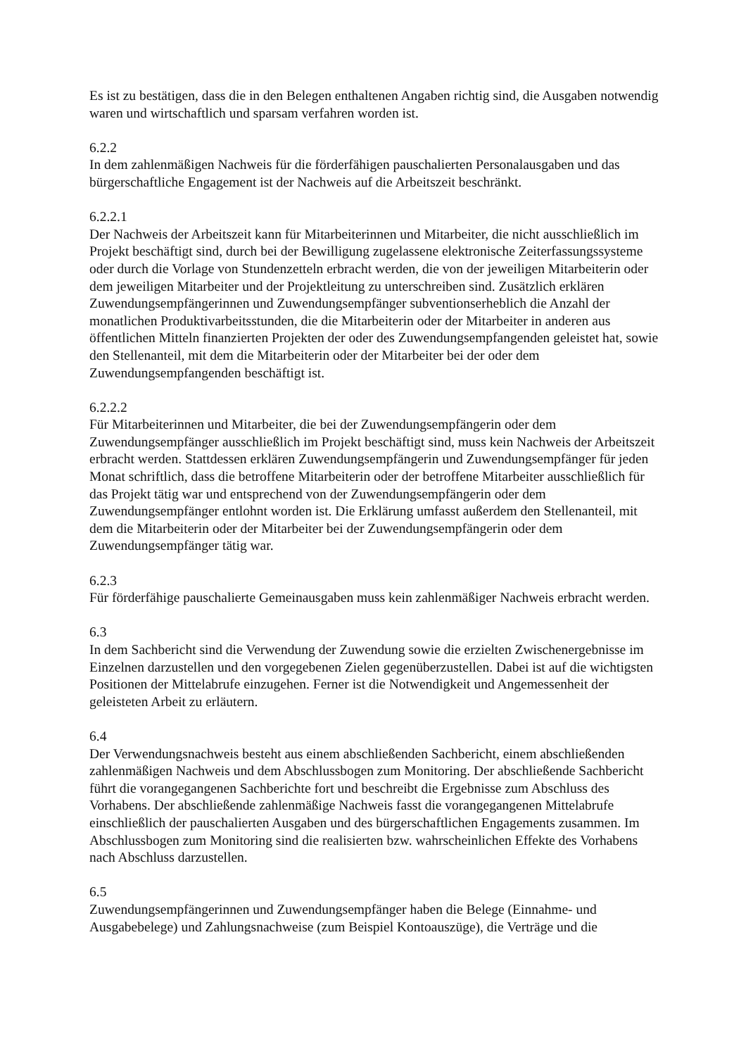Es ist zu bestätigen, dass die in den Belegen enthaltenen Angaben richtig sind, die Ausgaben notwendig waren und wirtschaftlich und sparsam verfahren worden ist.
6.2.2
In dem zahlenmäßigen Nachweis für die förderfähigen pauschalierten Personalausgaben und das bürgerschaftliche Engagement ist der Nachweis auf die Arbeitszeit beschränkt.
6.2.2.1
Der Nachweis der Arbeitszeit kann für Mitarbeiterinnen und Mitarbeiter, die nicht ausschließlich im Projekt beschäftigt sind, durch bei der Bewilligung zugelassene elektronische Zeiterfassungssysteme oder durch die Vorlage von Stundenzetteln erbracht werden, die von der jeweiligen Mitarbeiterin oder dem jeweiligen Mitarbeiter und der Projektleitung zu unterschreiben sind. Zusätzlich erklären Zuwendungsempfängerinnen und Zuwendungsempfänger subventionserheblich die Anzahl der monatlichen Produktivarbeitsstunden, die die Mitarbeiterin oder der Mitarbeiter in anderen aus öffentlichen Mitteln finanzierten Projekten der oder des Zuwendungsempfangenden geleistet hat, sowie den Stellenanteil, mit dem die Mitarbeiterin oder der Mitarbeiter bei der oder dem Zuwendungsempfangenden beschäftigt ist.
6.2.2.2
Für Mitarbeiterinnen und Mitarbeiter, die bei der Zuwendungsempfängerin oder dem Zuwendungsempfänger ausschließlich im Projekt beschäftigt sind, muss kein Nachweis der Arbeitszeit erbracht werden. Stattdessen erklären Zuwendungsempfängerin und Zuwendungsempfänger für jeden Monat schriftlich, dass die betroffene Mitarbeiterin oder der betroffene Mitarbeiter ausschließlich für das Projekt tätig war und entsprechend von der Zuwendungsempfängerin oder dem Zuwendungsempfänger entlohnt worden ist. Die Erklärung umfasst außerdem den Stellenanteil, mit dem die Mitarbeiterin oder der Mitarbeiter bei der Zuwendungsempfängerin oder dem Zuwendungsempfänger tätig war.
6.2.3
Für förderfähige pauschalierte Gemeinausgaben muss kein zahlenmäßiger Nachweis erbracht werden.
6.3
In dem Sachbericht sind die Verwendung der Zuwendung sowie die erzielten Zwischenergebnisse im Einzelnen darzustellen und den vorgegebenen Zielen gegenüberzustellen. Dabei ist auf die wichtigsten Positionen der Mittelabrufe einzugehen. Ferner ist die Notwendigkeit und Angemessenheit der geleisteten Arbeit zu erläutern.
6.4
Der Verwendungsnachweis besteht aus einem abschließenden Sachbericht, einem abschließenden zahlenmäßigen Nachweis und dem Abschlussbogen zum Monitoring. Der abschließende Sachbericht führt die vorangegangenen Sachberichte fort und beschreibt die Ergebnisse zum Abschluss des Vorhabens. Der abschließende zahlenmäßige Nachweis fasst die vorangegangenen Mittelabrufe einschließlich der pauschalierten Ausgaben und des bürgerschaftlichen Engagements zusammen. Im Abschlussbogen zum Monitoring sind die realisierten bzw. wahrscheinlichen Effekte des Vorhabens nach Abschluss darzustellen.
6.5
Zuwendungsempfängerinnen und Zuwendungsempfänger haben die Belege (Einnahme- und Ausgabebelege) und Zahlungsnachweise (zum Beispiel Kontoauszüge), die Verträge und die